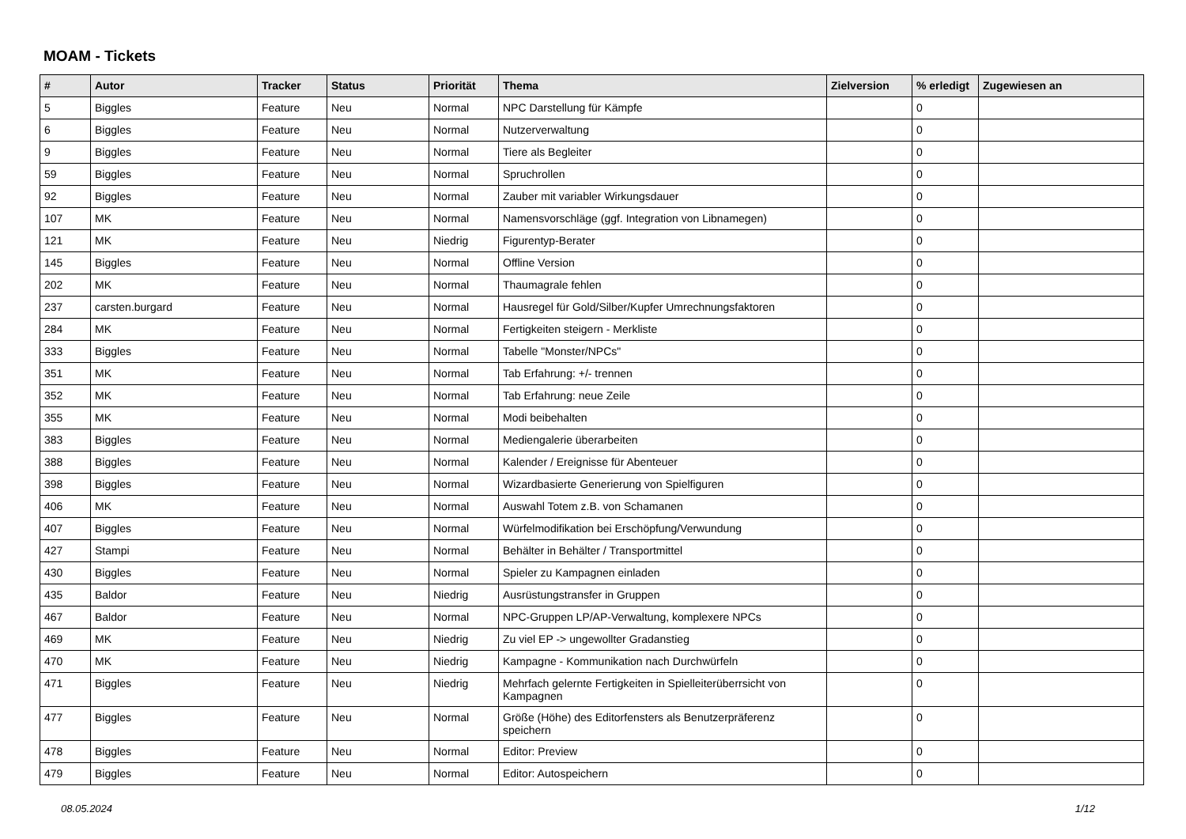MOAM - Tickets
| # | Autor | Tracker | Status | Priorität | Thema | Zielversion | % erledigt | Zugewiesen an |
| --- | --- | --- | --- | --- | --- | --- | --- | --- |
| 5 | Biggles | Feature | Neu | Normal | NPC Darstellung für Kämpfe | | 0 | |
| 6 | Biggles | Feature | Neu | Normal | Nutzerverwaltung | | 0 | |
| 9 | Biggles | Feature | Neu | Normal | Tiere als Begleiter | | 0 | |
| 59 | Biggles | Feature | Neu | Normal | Spruchrollen | | 0 | |
| 92 | Biggles | Feature | Neu | Normal | Zauber mit variabler Wirkungsdauer | | 0 | |
| 107 | MK | Feature | Neu | Normal | Namensvorschläge (ggf. Integration von Libnamegen) | | 0 | |
| 121 | MK | Feature | Neu | Niedrig | Figurentyp-Berater | | 0 | |
| 145 | Biggles | Feature | Neu | Normal | Offline Version | | 0 | |
| 202 | MK | Feature | Neu | Normal | Thaumagrale fehlen | | 0 | |
| 237 | carsten.burgard | Feature | Neu | Normal | Hausregel für Gold/Silber/Kupfer Umrechnungsfaktoren | | 0 | |
| 284 | MK | Feature | Neu | Normal | Fertigkeiten steigern - Merkliste | | 0 | |
| 333 | Biggles | Feature | Neu | Normal | Tabelle "Monster/NPCs" | | 0 | |
| 351 | MK | Feature | Neu | Normal | Tab Erfahrung: +/- trennen | | 0 | |
| 352 | MK | Feature | Neu | Normal | Tab Erfahrung: neue Zeile | | 0 | |
| 355 | MK | Feature | Neu | Normal | Modi beibehalten | | 0 | |
| 383 | Biggles | Feature | Neu | Normal | Mediengalerie überarbeiten | | 0 | |
| 388 | Biggles | Feature | Neu | Normal | Kalender / Ereignisse für Abenteuer | | 0 | |
| 398 | Biggles | Feature | Neu | Normal | Wizardbasierte Generierung von Spielfiguren | | 0 | |
| 406 | MK | Feature | Neu | Normal | Auswahl Totem z.B. von Schamanen | | 0 | |
| 407 | Biggles | Feature | Neu | Normal | Würfelmodifikation bei Erschöpfung/Verwundung | | 0 | |
| 427 | Stampi | Feature | Neu | Normal | Behälter in Behälter / Transportmittel | | 0 | |
| 430 | Biggles | Feature | Neu | Normal | Spieler zu Kampagnen einladen | | 0 | |
| 435 | Baldor | Feature | Neu | Niedrig | Ausrüstungstransfer in Gruppen | | 0 | |
| 467 | Baldor | Feature | Neu | Normal | NPC-Gruppen LP/AP-Verwaltung, komplexere NPCs | | 0 | |
| 469 | MK | Feature | Neu | Niedrig | Zu viel EP -> ungewollter Gradanstieg | | 0 | |
| 470 | MK | Feature | Neu | Niedrig | Kampagne - Kommunikation nach Durchwürfeln | | 0 | |
| 471 | Biggles | Feature | Neu | Niedrig | Mehrfach gelernte Fertigkeiten in Spielleiterüberrsicht von Kampagnen | | 0 | |
| 477 | Biggles | Feature | Neu | Normal | Größe (Höhe) des Editorfensters als Benutzerpräferenz speichern | | 0 | |
| 478 | Biggles | Feature | Neu | Normal | Editor: Preview | | 0 | |
| 479 | Biggles | Feature | Neu | Normal | Editor: Autospeichern | | 0 | |
08.05.2024 1/12